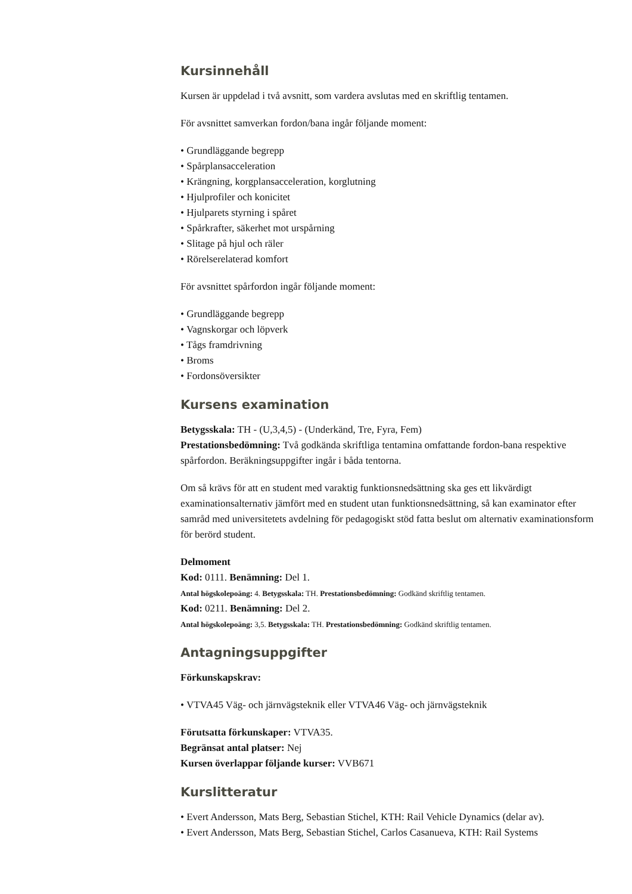Kursinnehåll
Kursen är uppdelad i två avsnitt, som vardera avslutas med en skriftlig tentamen.
För avsnittet samverkan fordon/bana ingår följande moment:
Grundläggande begrepp
Spårplansacceleration
Krängning, korgplansacceleration, korglutning
Hjulprofiler och konicitet
Hjulparets styrning i spåret
Spårkrafter, säkerhet mot urspårning
Slitage på hjul och räler
Rörelserelaterad komfort
För avsnittet spårfordon ingår följande moment:
Grundläggande begrepp
Vagnskorgar och löpverk
Tågs framdrivning
Broms
Fordonsöversikter
Kursens examination
Betygsskala: TH - (U,3,4,5) - (Underkänd, Tre, Fyra, Fem)
Prestationsbedömning: Två godkända skriftliga tentamina omfattande fordon-bana respektive spårfordon. Beräkningsuppgifter ingår i båda tentorna.
Om så krävs för att en student med varaktig funktionsnedsättning ska ges ett likvärdigt examinationsalternativ jämfört med en student utan funktionsnedsättning, så kan examinator efter samråd med universitetets avdelning för pedagogiskt stöd fatta beslut om alternativ examinationsform för berörd student.
Delmoment
Kod: 0111. Benämning: Del 1.
Antal högskolepoäng: 4. Betygsskala: TH. Prestationsbedömning: Godkänd skriftlig tentamen.
Kod: 0211. Benämning: Del 2.
Antal högskolepoäng: 3,5. Betygsskala: TH. Prestationsbedömning: Godkänd skriftlig tentamen.
Antagningsuppgifter
Förkunskapskrav:
VTVA45 Väg- och järnvägsteknik eller VTVA46 Väg- och järnvägsteknik
Förutsatta förkunskaper: VTVA35.
Begränsat antal platser: Nej
Kursen överlappar följande kurser: VVB671
Kurslitteratur
Evert Andersson, Mats Berg, Sebastian Stichel, KTH: Rail Vehicle Dynamics (delar av).
Evert Andersson, Mats Berg, Sebastian Stichel, Carlos Casanueva, KTH: Rail Systems